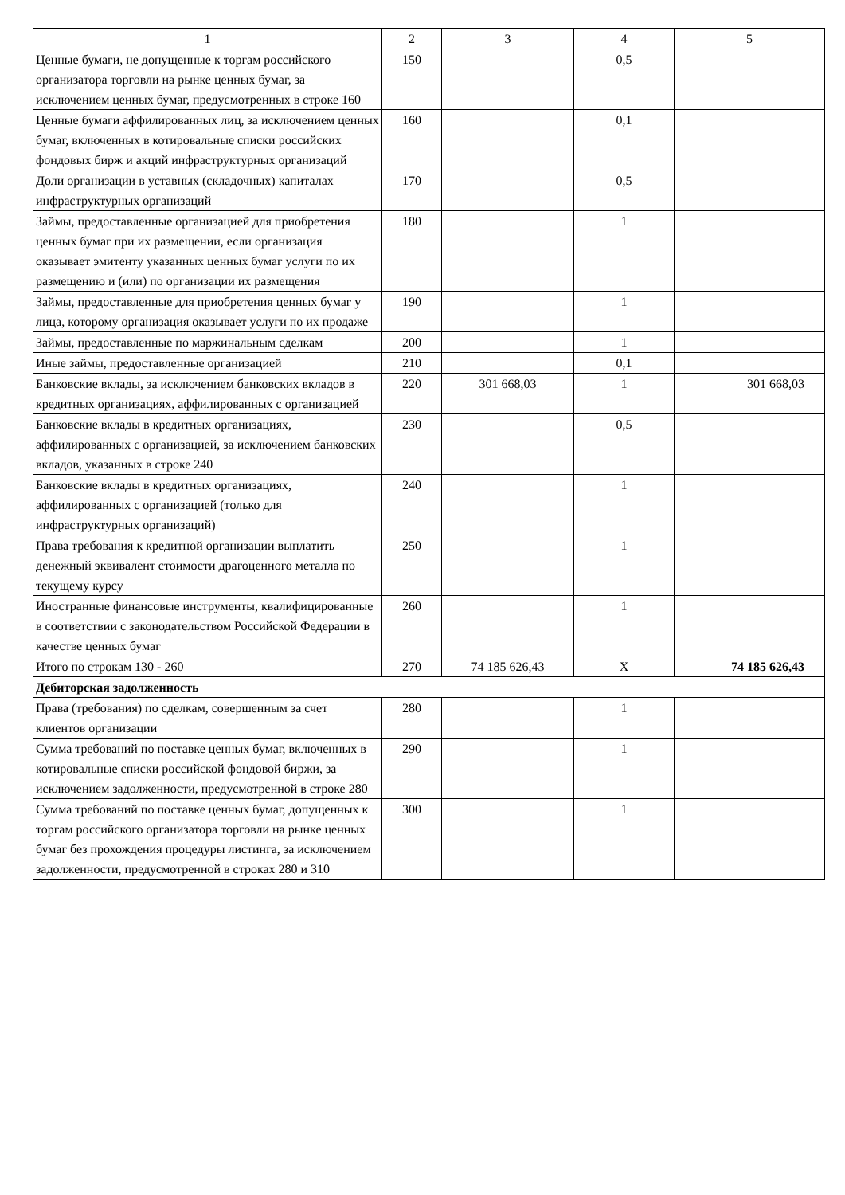| 1 | 2 | 3 | 4 | 5 |
| Ценные бумаги, не допущенные к торгам российского организатора торговли на рынке ценных бумаг, за исключением ценных бумаг, предусмотренных в строке 160 | 150 | | 0,5 | |
| Ценные бумаги аффилированных лиц, за исключением ценных бумаг, включенных в котировальные списки российских фондовых бирж и акций инфраструктурных организаций | 160 | | 0,1 | |
| Доли организации в уставных (складочных) капиталах инфраструктурных организаций | 170 | | 0,5 | |
| Займы, предоставленные организацией для приобретения ценных бумаг при их размещении, если организация оказывает эмитенту указанных ценных бумаг услуги по их размещению и (или) по организации их размещения | 180 | | 1 | |
| Займы, предоставленные для приобретения ценных бумаг у лица, которому организация оказывает услуги по их продаже | 190 | | 1 | |
| Займы, предоставленные по маржинальным сделкам | 200 | | 1 | |
| Иные займы, предоставленные организацией | 210 | | 0,1 | |
| Банковские вклады, за исключением банковских вкладов в кредитных организациях, аффилированных с организацией | 220 | 301 668,03 | 1 | 301 668,03 |
| Банковские вклады в кредитных организациях, аффилированных с организацией, за исключением банковских вкладов, указанных в строке 240 | 230 | | 0,5 | |
| Банковские вклады в кредитных организациях, аффилированных с организацией (только для инфраструктурных организаций) | 240 | | 1 | |
| Права требования к кредитной организации выплатить денежный эквивалент стоимости драгоценного металла по текущему курсу | 250 | | 1 | |
| Иностранные финансовые инструменты, квалифицированные в соответствии с законодательством Российской Федерации в качестве ценных бумаг | 260 | | 1 | |
| Итого по строкам 130 - 260 | 270 | 74 185 626,43 | X | 74 185 626,43 |
| Дебиторская задолженность | | | | |
| Права (требования) по сделкам, совершенным за счет клиентов организации | 280 | | 1 | |
| Сумма требований по поставке ценных бумаг, включенных в котировальные списки российской фондовой биржи, за исключением задолженности, предусмотренной в строке 280 | 290 | | 1 | |
| Сумма требований по поставке ценных бумаг, допущенных к торгам российского организатора торговли на рынке ценных бумаг без прохождения процедуры листинга, за исключением задолженности, предусмотренной в строках 280 и 310 | 300 | | 1 | |